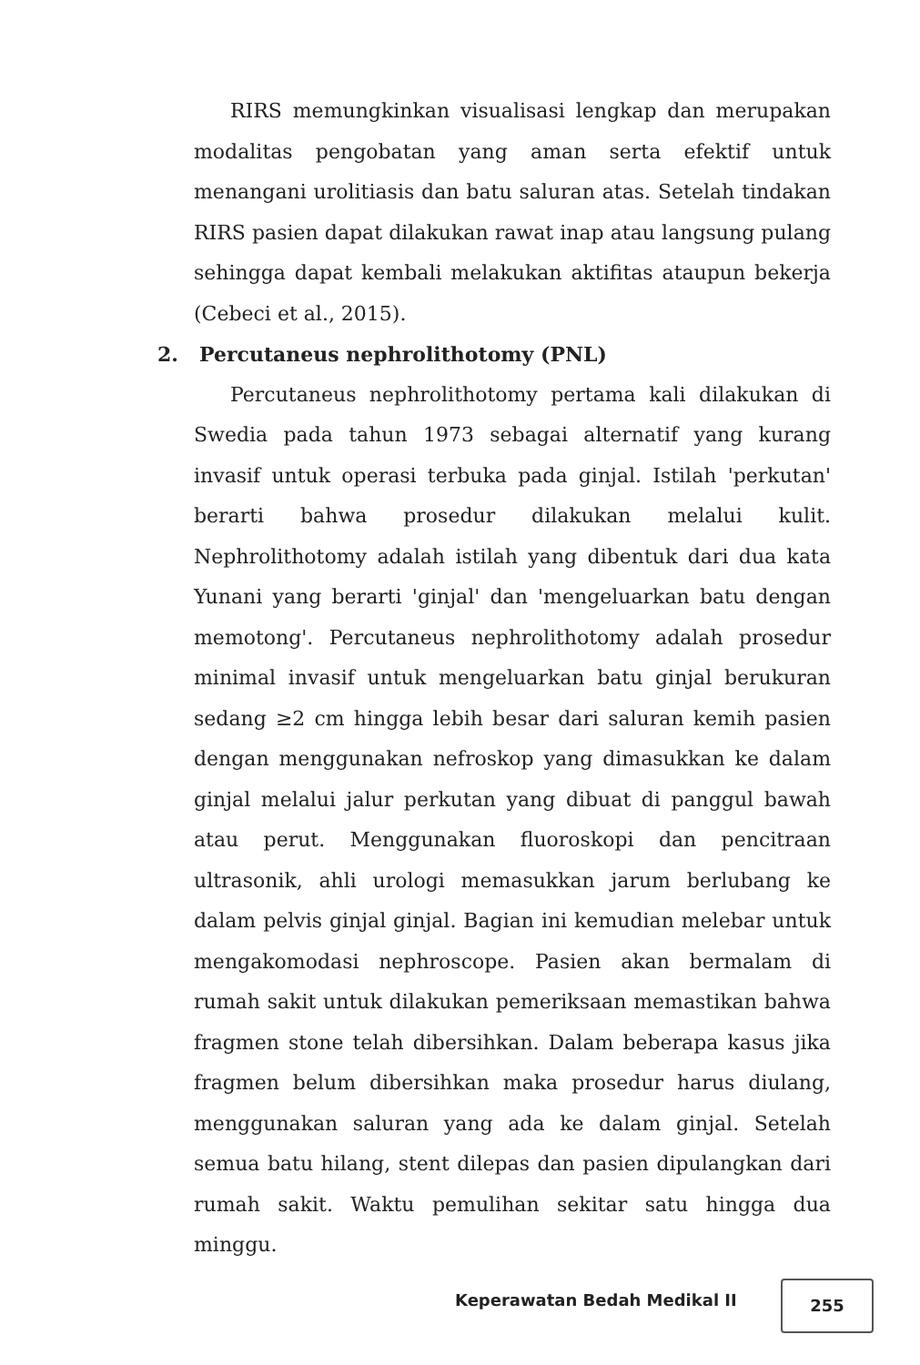RIRS memungkinkan visualisasi lengkap dan merupakan modalitas pengobatan yang aman serta efektif untuk menangani urolitiasis dan batu saluran atas. Setelah tindakan RIRS pasien dapat dilakukan rawat inap atau langsung pulang sehingga dapat kembali melakukan aktifitas ataupun bekerja (Cebeci et al., 2015).
2. Percutaneus nephrolithotomy (PNL)
Percutaneus nephrolithotomy pertama kali dilakukan di Swedia pada tahun 1973 sebagai alternatif yang kurang invasif untuk operasi terbuka pada ginjal. Istilah 'perkutan' berarti bahwa prosedur dilakukan melalui kulit. Nephrolithotomy adalah istilah yang dibentuk dari dua kata Yunani yang berarti 'ginjal' dan 'mengeluarkan batu dengan memotong'. Percutaneus nephrolithotomy adalah prosedur minimal invasif untuk mengeluarkan batu ginjal berukuran sedang ≥2 cm hingga lebih besar dari saluran kemih pasien dengan menggunakan nefroskop yang dimasukkan ke dalam ginjal melalui jalur perkutan yang dibuat di panggul bawah atau perut. Menggunakan fluoroskopi dan pencitraan ultrasonik, ahli urologi memasukkan jarum berlubang ke dalam pelvis ginjal ginjal. Bagian ini kemudian melebar untuk mengakomodasi nephroscope. Pasien akan bermalam di rumah sakit untuk dilakukan pemeriksaan memastikan bahwa fragmen stone telah dibersihkan. Dalam beberapa kasus jika fragmen belum dibersihkan maka prosedur harus diulang, menggunakan saluran yang ada ke dalam ginjal. Setelah semua batu hilang, stent dilepas dan pasien dipulangkan dari rumah sakit. Waktu pemulihan sekitar satu hingga dua minggu.
Keperawatan Bedah Medikal II
255